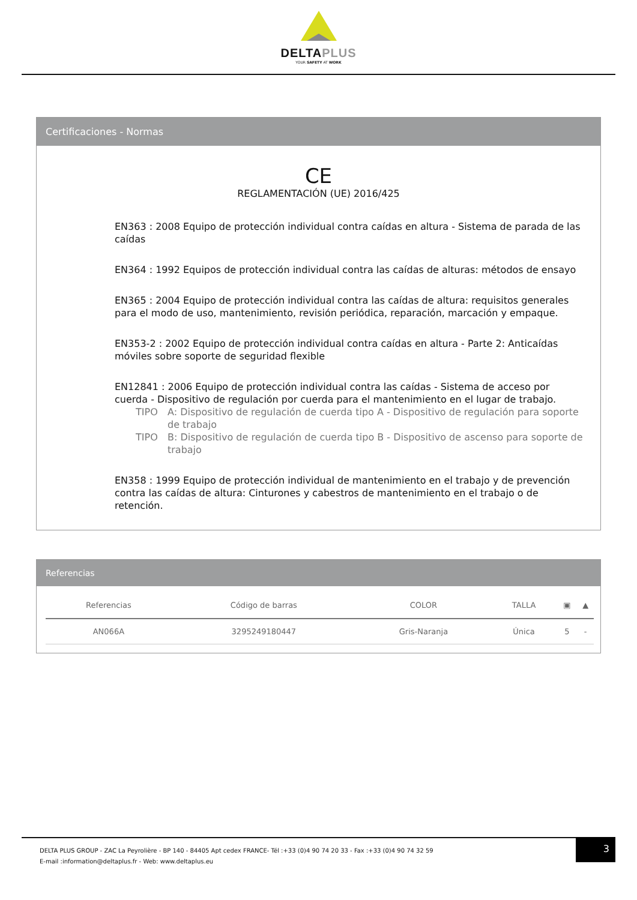DELTAPLUS
YOUR SAFETY AT WORK
Certificaciones - Normas
CE
REGLAMENTACIÓN (UE) 2016/425
EN363 : 2008 Equipo de protección individual contra caídas en altura - Sistema de parada de las caídas
EN364 : 1992 Equipos de protección individual contra las caídas de alturas: métodos de ensayo
EN365 : 2004 Equipo de protección individual contra las caídas de altura: requisitos generales para el modo de uso, mantenimiento, revisión periódica, reparación, marcación y empaque.
EN353-2 : 2002 Equipo de protección individual contra caídas en altura - Parte 2: Anticaídas móviles sobre soporte de seguridad flexible
EN12841 : 2006 Equipo de protección individual contra las caídas - Sistema de acceso por cuerda - Dispositivo de regulación por cuerda para el mantenimiento en el lugar de trabajo.
TIPO A: Dispositivo de regulación de cuerda tipo A - Dispositivo de regulación para soporte de trabajo
TIPO B: Dispositivo de regulación de cuerda tipo B - Dispositivo de ascenso para soporte de trabajo
EN358 : 1999 Equipo de protección individual de mantenimiento en el trabajo y de prevención contra las caídas de altura: Cinturones y cabestros de mantenimiento en el trabajo o de retención.
Referencias
| Referencias | Código de barras | COLOR | TALLA | ▣ | ▲ |
| --- | --- | --- | --- | --- | --- |
| AN066A | 3295249180447 | Gris-Naranja | Única | 5 | - |
DELTA PLUS GROUP - ZAC La Peyrolière - BP 140 - 84405 Apt cedex FRANCE- Tél :+33 (0)4 90 74 20 33 - Fax :+33 (0)4 90 74 32 59
E-mail :information@deltaplus.fr - Web: www.deltaplus.eu
3